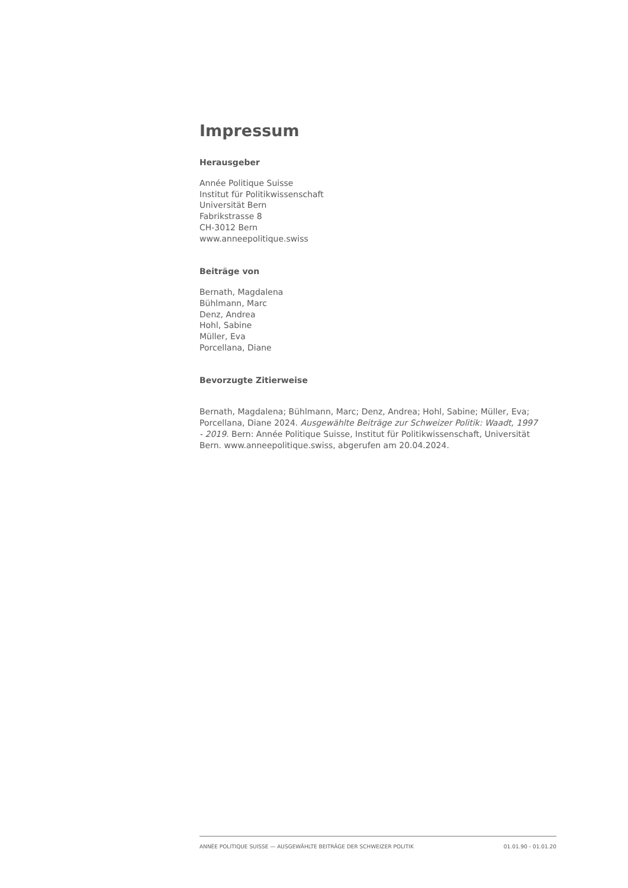Impressum
Herausgeber
Année Politique Suisse
Institut für Politikwissenschaft
Universität Bern
Fabrikstrasse 8
CH-3012 Bern
www.anneepolitique.swiss
Beiträge von
Bernath, Magdalena
Bühlmann, Marc
Denz, Andrea
Hohl, Sabine
Müller, Eva
Porcellana, Diane
Bevorzugte Zitierweise
Bernath, Magdalena; Bühlmann, Marc; Denz, Andrea; Hohl, Sabine; Müller, Eva; Porcellana, Diane 2024. Ausgewählte Beiträge zur Schweizer Politik: Waadt, 1997 - 2019. Bern: Année Politique Suisse, Institut für Politikwissenschaft, Universität Bern. www.anneepolitique.swiss, abgerufen am 20.04.2024.
ANNÉE POLITIQUE SUISSE — AUSGEWÄHLTE BEITRÄGE DER SCHWEIZER POLITIK 01.01.90 - 01.01.20